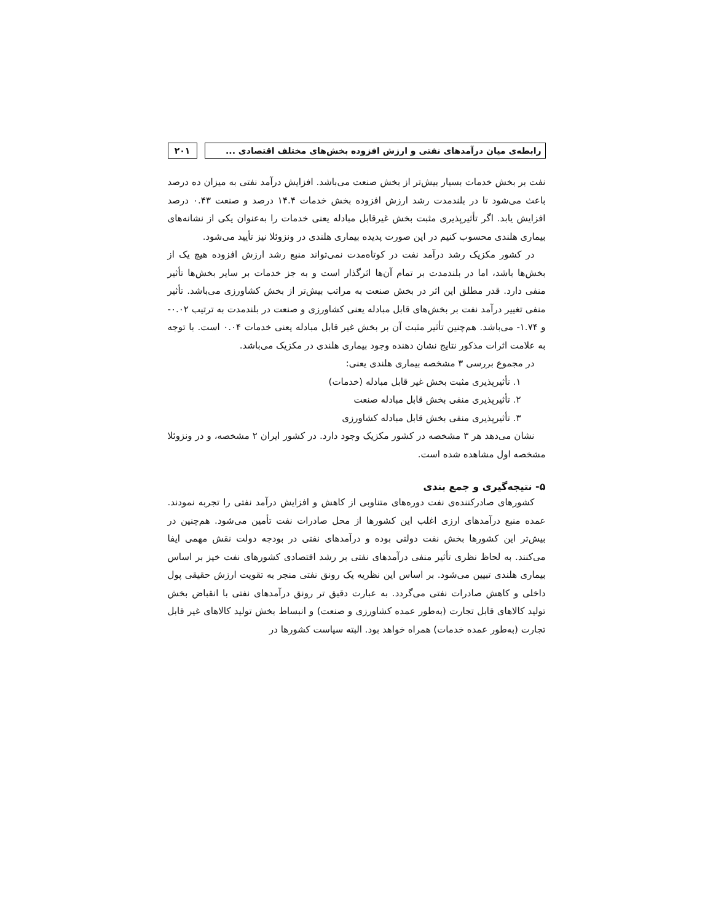رابطه‌ی میان درآمدهای نفتی و ارزش افزوده بخش‌های مختلف اقتصادی ...
۲۰۱
نفت بر بخش خدمات بسیار بیش‌تر از بخش صنعت می‌باشد. افزایش درآمد نفتی به میزان ده درصد باعث می‌شود تا در بلندمدت رشد ارزش افزوده بخش خدمات ۱۴.۴ درصد و صنعت ۰.۴۳ درصد افزایش یابد. اگر تأثیرپذیری مثبت بخش غیرقابل مبادله یعنی خدمات را به‌عنوان یکی از نشانه‌های بیماری هلندی محسوب کنیم در این صورت پدیده بیماری هلندی در ونزوئلا نیز تأیید می‌شود.
در کشور مکزیک رشد درآمد نفت در کوتاه‌مدت نمی‌تواند منبع رشد ارزش افزوده هیچ یک از بخش‌ها باشد، اما در بلندمدت بر تمام آن‌ها اثرگذار است و به جز خدمات بر سایر بخش‌ها تأثیر منفی دارد. قدر مطلق این اثر در بخش صنعت به مراتب بیش‌تر از بخش کشاورزی می‌باشد. تأثیر منفی تغییر درآمد نفت بر بخش‌های قابل مبادله یعنی کشاورزی و صنعت در بلندمدت به ترتیب ۰.۰۲- و ۱.۷۴- می‌باشد. هم‌چنین تأثیر مثبت آن بر بخش غیر قابل مبادله یعنی خدمات ۰.۰۴ است. با توجه به علامت اثرات مذکور نتایج نشان دهنده وجود بیماری هلندی در مکزیک می‌باشد.
در مجموع بررسی ۳ مشخصه بیماری هلندی یعنی:
۱. تأثیرپذیری مثبت بخش غیر قابل مبادله (خدمات)
۲. تأثیرپذیری منفی بخش قابل مبادله صنعت
۳. تأثیرپذیری منفی بخش قابل مبادله کشاورزی
نشان می‌دهد هر ۳ مشخصه در کشور مکزیک وجود دارد. در کشور ایران ۲ مشخصه، و در ونزوئلا مشخصه اول مشاهده شده است.
۵- نتیجه‌گیری و جمع بندی
کشورهای صادرکننده‌ی نفت دوره‌های متناوبی از کاهش و افزایش درآمد نفتی را تجربه نمودند. عمده منبع درآمدهای ارزی اغلب این کشورها از محل صادرات نفت تأمین می‌شود. هم‌چنین در بیش‌تر این کشورها بخش نفت دولتی بوده و درآمدهای نفتی در بودجه دولت نقش مهمی ایفا می‌کنند. به لحاظ نظری تأثیر منفی درآمدهای نفتی بر رشد اقتصادی کشورهای نفت خیز بر اساس بیماری هلندی تبیین می‌شود. بر اساس این نظریه یک رونق نفتی منجر به تقویت ارزش حقیقی پول داخلی و کاهش صادرات نفتی می‌گردد. به عبارت دقیق تر رونق درآمدهای نفتی با انقباض بخش تولید کالاهای قابل تجارت (به‌طور عمده کشاورزی و صنعت) و انبساط بخش تولید کالاهای غیر قابل تجارت (به‌طور عمده خدمات) همراه خواهد بود. البته سیاست کشورها در